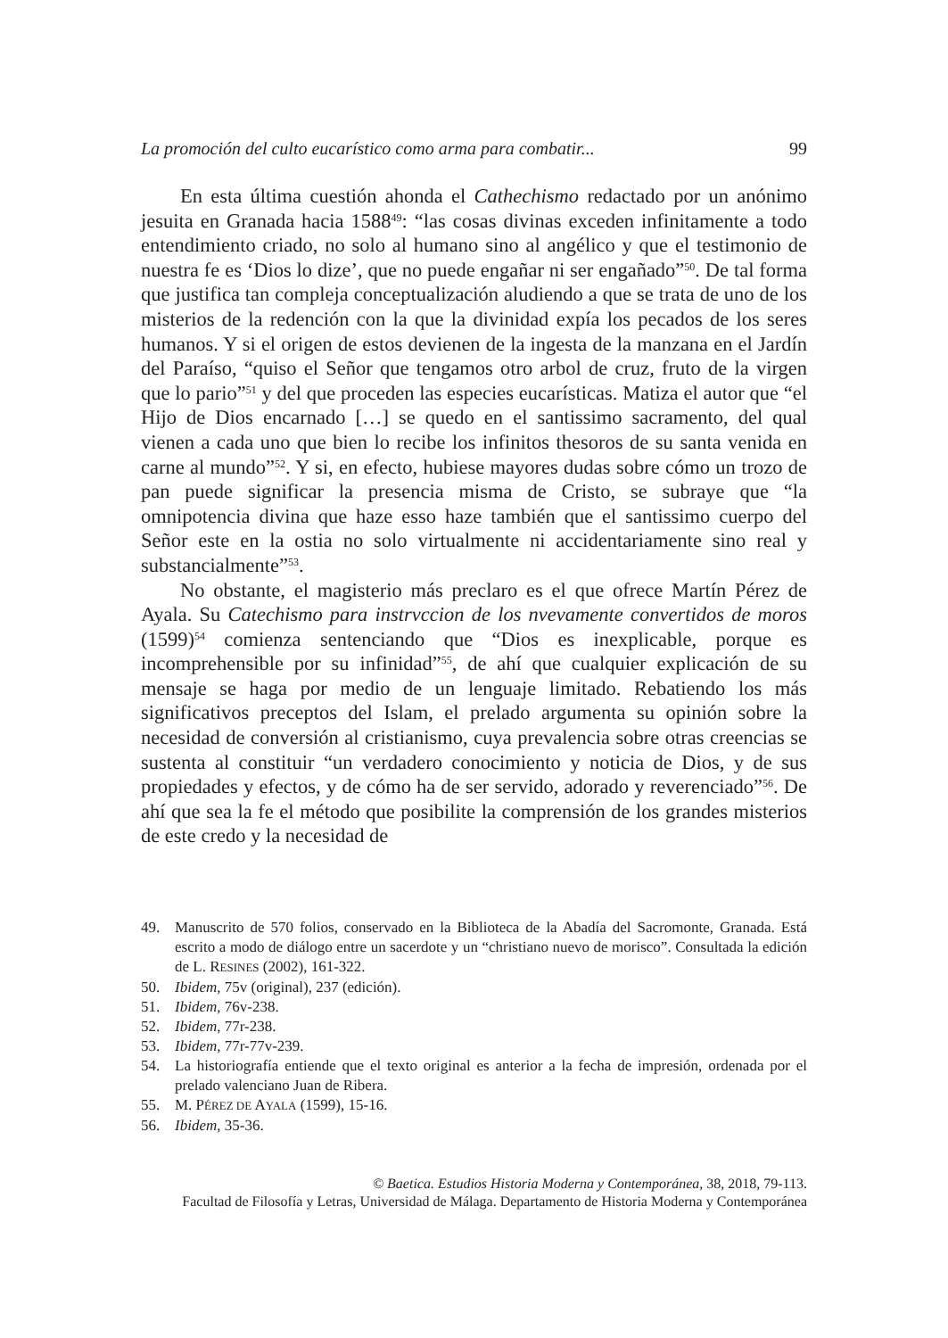La promoción del culto eucarístico como arma para combatir... 99
En esta última cuestión ahonda el Cathechismo redactado por un anónimo jesuita en Granada hacia 1588<sup>49</sup>: “las cosas divinas exceden infinitamente a todo entendimiento criado, no solo al humano sino al angélico y que el testimonio de nuestra fe es ‘Dios lo dize’, que no puede engañar ni ser engañado”<sup>50</sup>. De tal forma que justifica tan compleja conceptualización aludiendo a que se trata de uno de los misterios de la redención con la que la divinidad expía los pecados de los seres humanos. Y si el origen de estos devienen de la ingesta de la manzana en el Jardín del Paraíso, “quiso el Señor que tengamos otro arbol de cruz, fruto de la virgen que lo pario”<sup>51</sup> y del que proceden las especies eucarísticas. Matiza el autor que “el Hijo de Dios encarnado […] se quedo en el santissimo sacramento, del qual vienen a cada uno que bien lo recibe los infinitos thesoros de su santa venida en carne al mundo”<sup>52</sup>. Y si, en efecto, hubiese mayores dudas sobre cómo un trozo de pan puede significar la presencia misma de Cristo, se subraye que “la omnipotencia divina que haze esso haze también que el santissimo cuerpo del Señor este en la ostia no solo virtualmente ni accidentariamente sino real y substancialmente”<sup>53</sup>.
No obstante, el magisterio más preclaro es el que ofrece Martín Pérez de Ayala. Su Catechismo para instrvccion de los nvevamente convertidos de moros (1599)<sup>54</sup> comienza sentenciando que “Dios es inexplicable, porque es incomprehensible por su infinidad”<sup>55</sup>, de ahí que cualquier explicación de su mensaje se haga por medio de un lenguaje limitado. Rebatiendo los más significativos preceptos del Islam, el prelado argumenta su opinión sobre la necesidad de conversión al cristianismo, cuya prevalencia sobre otras creencias se sustenta al constituir “un verdadero conocimiento y noticia de Dios, y de sus propiedades y efectos, y de cómo ha de ser servido, adorado y reverenciado”<sup>56</sup>. De ahí que sea la fe el método que posibilite la comprensión de los grandes misterios de este credo y la necesidad de
49. Manuscrito de 570 folios, conservado en la Biblioteca de la Abadía del Sacromonte, Granada. Está escrito a modo de diálogo entre un sacerdote y un “christiano nuevo de morisco”. Consultada la edición de L. RESINES (2002), 161-322.
50. Ibidem, 75v (original), 237 (edición).
51. Ibidem, 76v-238.
52. Ibidem, 77r-238.
53. Ibidem, 77r-77v-239.
54. La historiografía entiende que el texto original es anterior a la fecha de impresión, ordenada por el prelado valenciano Juan de Ribera.
55. M. PÉREZ DE AYALA (1599), 15-16.
56. Ibidem, 35-36.
© Baetica. Estudios Historia Moderna y Contemporánea, 38, 2018, 79-113.
Facultad de Filosofía y Letras, Universidad de Málaga. Departamento de Historia Moderna y Contemporánea